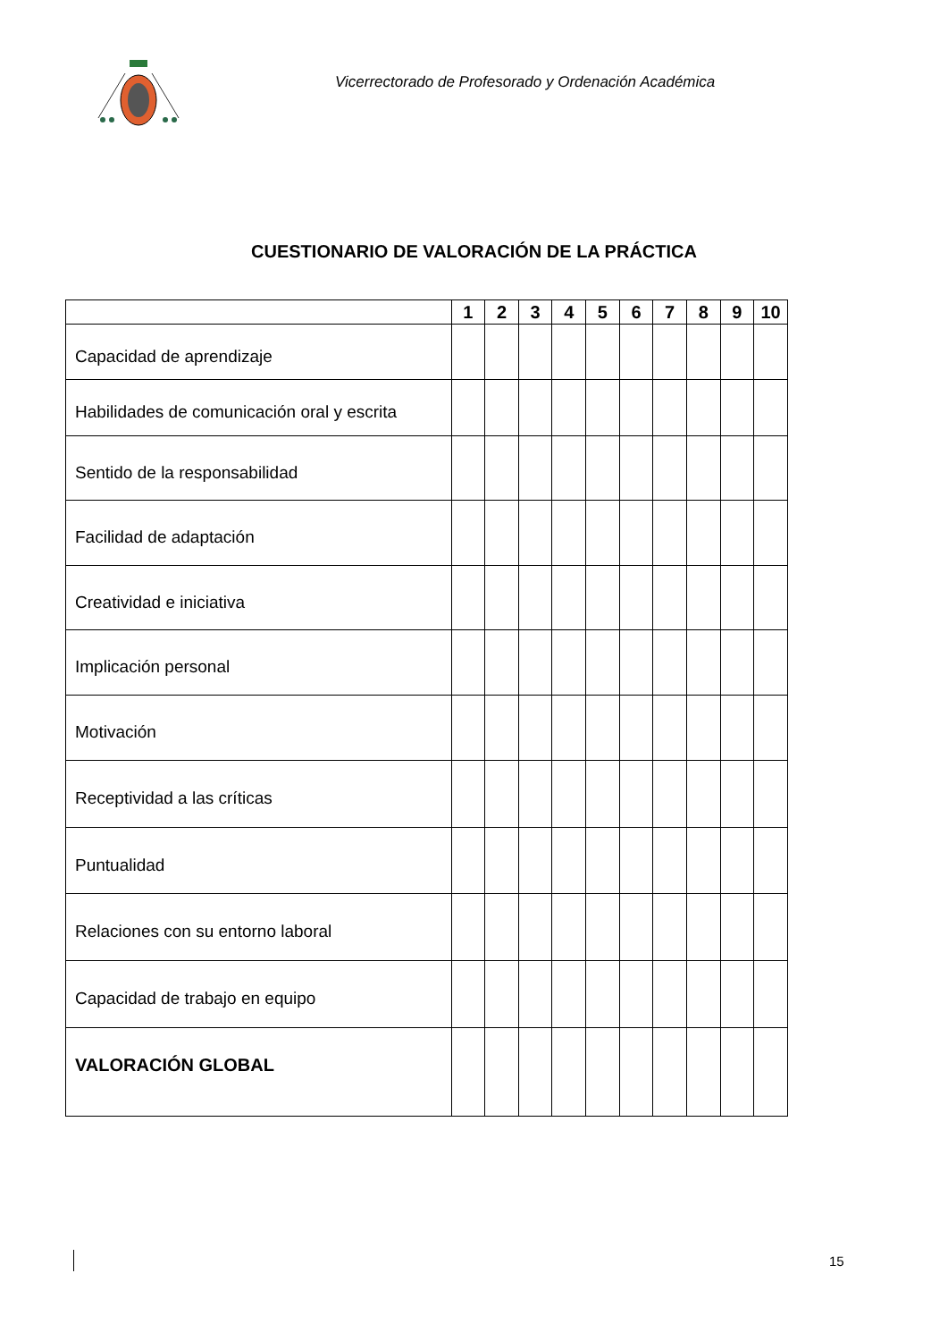Vicerrectorado de Profesorado y Ordenación Académica
CUESTIONARIO DE VALORACIÓN DE LA PRÁCTICA
| | 1 | 2 | 3 | 4 | 5 | 6 | 7 | 8 | 9 | 10 |
| --- | --- | --- | --- | --- | --- | --- | --- | --- | --- | --- |
| Capacidad de aprendizaje | | | | | | | | | | |
| Habilidades de comunicación oral y escrita | | | | | | | | | | |
| Sentido de la responsabilidad | | | | | | | | | | |
| Facilidad de adaptación | | | | | | | | | | |
| Creatividad e iniciativa | | | | | | | | | | |
| Implicación personal | | | | | | | | | | |
| Motivación | | | | | | | | | | |
| Receptividad a las críticas | | | | | | | | | | |
| Puntualidad | | | | | | | | | | |
| Relaciones con su entorno laboral | | | | | | | | | | |
| Capacidad de trabajo en equipo | | | | | | | | | | |
| VALORACIÓN GLOBAL | | | | | | | | | | |
15